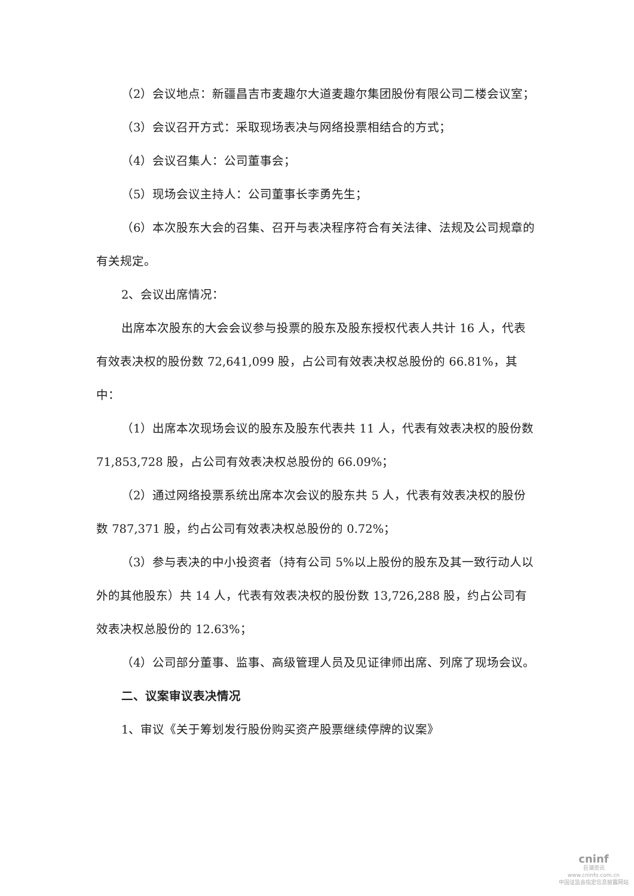（2）会议地点：新疆昌吉市麦趣尔大道麦趣尔集团股份有限公司二楼会议室；
（3）会议召开方式：采取现场表决与网络投票相结合的方式；
（4）会议召集人：公司董事会；
（5）现场会议主持人：公司董事长李勇先生；
（6）本次股东大会的召集、召开与表决程序符合有关法律、法规及公司规章的有关规定。
2、会议出席情况：
出席本次股东的大会会议参与投票的股东及股东授权代表人共计 16 人，代表有效表决权的股份数 72,641,099 股，占公司有效表决权总股份的 66.81%，其中：
（1）出席本次现场会议的股东及股东代表共 11 人，代表有效表决权的股份数 71,853,728 股，占公司有效表决权总股份的 66.09%；
（2）通过网络投票系统出席本次会议的股东共 5 人，代表有效表决权的股份数 787,371 股，约占公司有效表决权总股份的 0.72%；
（3）参与表决的中小投资者（持有公司 5%以上股份的股东及其一致行动人以外的其他股东）共 14 人，代表有效表决权的股份数 13,726,288 股，约占公司有效表决权总股份的 12.63%；
（4）公司部分董事、监事、高级管理人员及见证律师出席、列席了现场会议。
二、议案审议表决情况
1、审议《关于筹划发行股份购买资产股票继续停牌的议案》
cninf
巨潮资讯
www.cninfo.com.cn
中国证监会指定信息披露网站